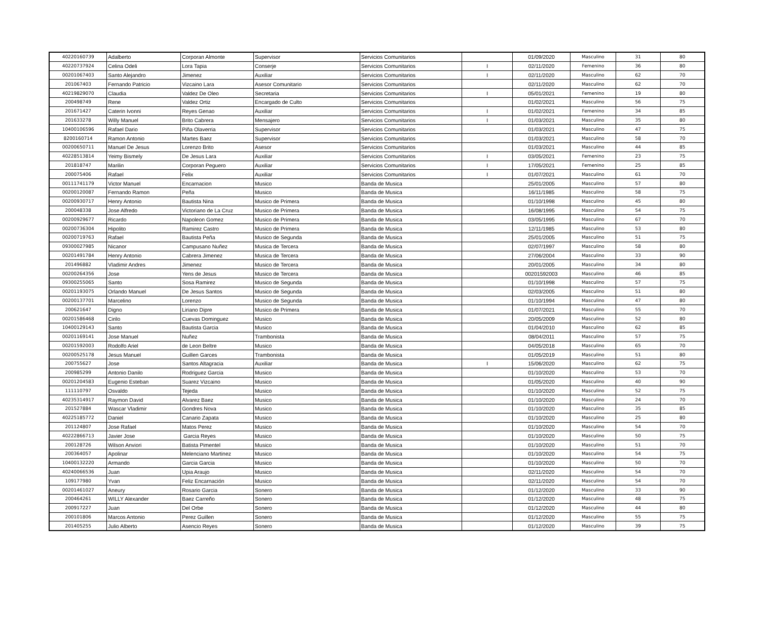| 40220160739 | Adalberto | Corporan Almonte | Supervisor | Servicios Comunitarios | | 01/09/2020 | Masculino | 31 | 80 |
| 40220737924 | Celina Odeli | Lora Tapia | Conserje | Servicios Comunitarios | I | 02/11/2020 | Femenino | 36 | 80 |
| 00201067403 | Santo Alejandro | Jimenez | Auxiliar | Servicios Comunitarios | I | 02/11/2020 | Masculino | 62 | 70 |
| 201067403 | Fernando Patricio | Vizcaino Lara | Asesor Comunitario | Servicios Comunitarios | | 02/11/2020 | Masculino | 62 | 70 |
| 40219829070 | Claudia | Valdez De Oleo | Secretaria | Servicios Comunitarios | I | 05/01/2021 | Femenino | 19 | 80 |
| 200498749 | Rene | Valdez Ortiz | Encargado de Culto | Servicios Comunitarios | | 01/02/2021 | Masculino | 56 | 75 |
| 201671427 | Caterin Ivonni | Reyes Genao | Auxiliar | Servicios Comunitarios | I | 01/02/2021 | Femenino | 34 | 85 |
| 201633278 | Willy Manuel | Brito Cabrera | Mensajero | Servicios Comunitarios | I | 01/03/2021 | Masculino | 35 | 80 |
| 10400106596 | Rafael Dario | Piña Olaverria | Supervisor | Servicios Comunitarios | | 01/03/2021 | Masculino | 47 | 75 |
| 8200160714 | Ramon Antonio | Martes Baez | Supervisor | Servicios Comunitarios | | 01/03/2021 | Masculino | 58 | 70 |
| 00200650711 | Manuel De Jesus | Lorenzo Brito | Asesor | Servicios Comunitarios | | 01/03/2021 | Masculino | 44 | 85 |
| 40228513814 | Yeimy Bismely | De Jesus Lara | Auxiliar | Servicios Comunitarios | I | 03/05/2021 | Femenino | 23 | 75 |
| 201818747 | Marilin | Corporan Peguero | Auxiliar | Servicios Comunitarios | I | 17/05/2021 | Femenino | 25 | 85 |
| 200075406 | Rafael | Felix | Auxiliar | Servicios Comunitarios | I | 01/07/2021 | Masculino | 61 | 70 |
| 00111741179 | Victor Manuel | Encarnacion | Musico | Banda de Musica | | 25/01/2005 | Masculino | 57 | 80 |
| 00200120087 | Fernando Ramon | Peña | Musico | Banda de Musica | | 16/11/1985 | Masculino | 58 | 75 |
| 00200930717 | Henry Antonio | Bautista Nina | Musico de Primera | Banda de Musica | | 01/10/1998 | Masculino | 45 | 80 |
| 200048338 | Jose Alfredo | Victoriano de La Cruz | Musico de Primera | Banda de Musica | | 16/08/1995 | Masculino | 54 | 75 |
| 00200929677 | Ricardo | Napoleon Gomez | Musico de Primera | Banda de Musica | | 03/05/1995 | Masculino | 67 | 70 |
| 00200736304 | Hipolito | Ramirez Castro | Musico de Primera | Banda de Musica | | 12/11/1985 | Masculino | 53 | 80 |
| 00200719763 | Rafael | Bautista Peña | Musico de Segunda | Banda de Musica | | 25/01/2005 | Masculino | 51 | 75 |
| 09300027985 | Nicanor | Campusano Nuñez | Musica de Tercera | Banda de Musica | | 02/07/1997 | Masculino | 58 | 80 |
| 00201491784 | Henry Antonio | Cabrera Jimenez | Musica de Tercera | Banda de Musica | | 27/06/2004 | Masculino | 33 | 90 |
| 201496882 | Vladimir Andres | Jimenez | Musico de Tercera | Banda de Musica | | 20/01/2005 | Masculino | 34 | 80 |
| 00200264356 | Jose | Yens de Jesus | Musico de Tercera | Banda de Musica | | 00201592003 | Masculino | 46 | 85 |
| 09300255065 | Santo | Sosa Ramirez | Musico de Segunda | Banda de Musica | | 01/10/1998 | Masculino | 57 | 75 |
| 00201193075 | Orlando Manuel | De Jesus Santos | Musico de Segunda | Banda de Musica | | 02/03/2005 | Masculino | 51 | 80 |
| 00200137701 | Marcelino | Lorenzo | Musico de Segunda | Banda de Musica | | 01/10/1994 | Masculino | 47 | 80 |
| 200621647 | Digno | Liriano Dipre | Musico de Primera | Banda de Musica | | 01/07/2021 | Masculino | 55 | 70 |
| 00201586468 | Cirilo | Cuevas Dominguez | Musico | Banda de Musica | | 20/05/2009 | Masculino | 52 | 80 |
| 10400129143 | Santo | Bautista Garcia | Musico | Banda de Musica | | 01/04/2010 | Masculino | 62 | 85 |
| 00201169141 | Jose Manuel | Nuñez | Trambonista | Banda de Musica | | 08/04/2011 | Masculino | 57 | 75 |
| 00201592003 | Rodolfo Ariel | de Leon Beltre | Musico | Banda de Musica | | 04/05/2018 | Masculino | 65 | 70 |
| 00200525178 | Jesus Manuel | Guillen Garces | Trambonista | Banda de Musica | | 01/05/2019 | Masculino | 51 | 80 |
| 200755627 | Jose | Santos Altagracia | Auxiliar | Banda de Musica | I | 15/06/2020 | Masculino | 62 | 75 |
| 200985299 | Antonio Danilo | Rodriguez Garcia | Musico | Banda de Musica | | 01/10/2020 | Masculino | 53 | 70 |
| 00201204583 | Eugenio Esteban | Suarez Vizcaino | Musico | Banda de Musica | | 01/05/2020 | Masculino | 40 | 90 |
| 111110797 | Osvaldo | Tejeda | Musico | Banda de Musica | | 01/10/2020 | Masculino | 52 | 75 |
| 40235314917 | Raymon David | Alvarez Baez | Musico | Banda de Musica | | 01/10/2020 | Masculino | 24 | 70 |
| 201527884 | Wascar Vladimir | Gondres Nova | Musico | Banda de Musica | | 01/10/2020 | Masculino | 35 | 85 |
| 40225185772 | Daniel | Canario Zapata | Musico | Banda de Musica | | 01/10/2020 | Masculino | 25 | 80 |
| 201124807 | Jose Rafael | Matos Perez | Musico | Banda de Musica | | 01/10/2020 | Masculino | 54 | 70 |
| 40222866713 | Javier Jose | Garcia Reyes | Musico | Banda de Musica | | 01/10/2020 | Masculino | 50 | 75 |
| 200128726 | Wilson Anviori | Batista Pimentel | Musico | Banda de Musica | | 01/10/2020 | Masculino | 51 | 70 |
| 200364057 | Apolinar | Melenciano Martinez | Musico | Banda de Musica | | 01/10/2020 | Masculino | 54 | 75 |
| 10400132220 | Armando | Garcia Garcia | Musico | Banda de Musica | | 01/10/2020 | Masculino | 50 | 70 |
| 40240066536 | Juan | Upia Araujo | Musico | Banda de Musica | | 02/11/2020 | Masculino | 54 | 70 |
| 109177980 | Yvan | Feliz Encarnación | Musico | Banda de Musica | | 02/11/2020 | Masculino | 54 | 70 |
| 00201461027 | Aneury | Rosario Garcia | Sonero | Banda de Musica | | 01/12/2020 | Masculino | 33 | 90 |
| 200464261 | WILLY Alexander | Baez Carreño | Sonero | Banda de Musica | | 01/12/2020 | Masculino | 48 | 75 |
| 200917227 | Juan | Del Orbe | Sonero | Banda de Musica | | 01/12/2020 | Masculino | 44 | 80 |
| 200101806 | Marcos Antonio | Perez Guillen | Sonero | Banda de Musica | | 01/12/2020 | Masculino | 55 | 75 |
| 201405255 | Julio Alberto | Asencio Reyes | Sonero | Banda de Musica | | 01/12/2020 | Masculino | 39 | 75 |